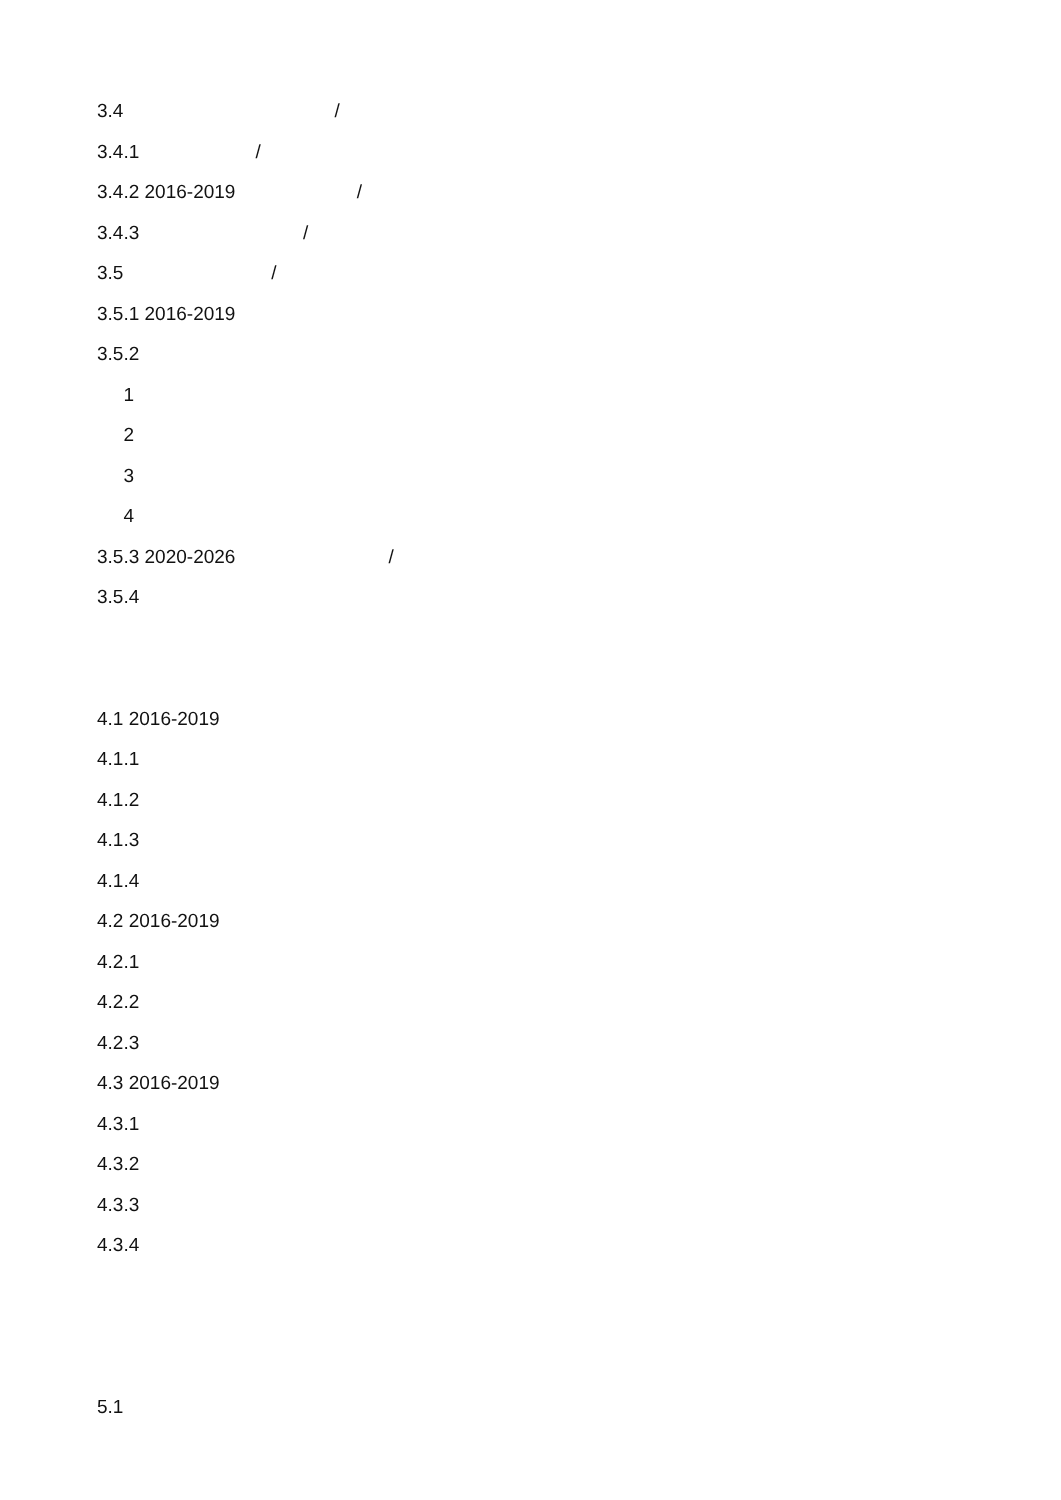3.4 /
3.4.1 /
3.4.2 2016-2019 /
3.4.3 /
3.5 /
3.5.1 2016-2019
3.5.2
1
2
3
4
3.5.3 2020-2026 /
3.5.4
4.1 2016-2019
4.1.1
4.1.2
4.1.3
4.1.4
4.2 2016-2019
4.2.1
4.2.2
4.2.3
4.3 2016-2019
4.3.1
4.3.2
4.3.3
4.3.4
5.1